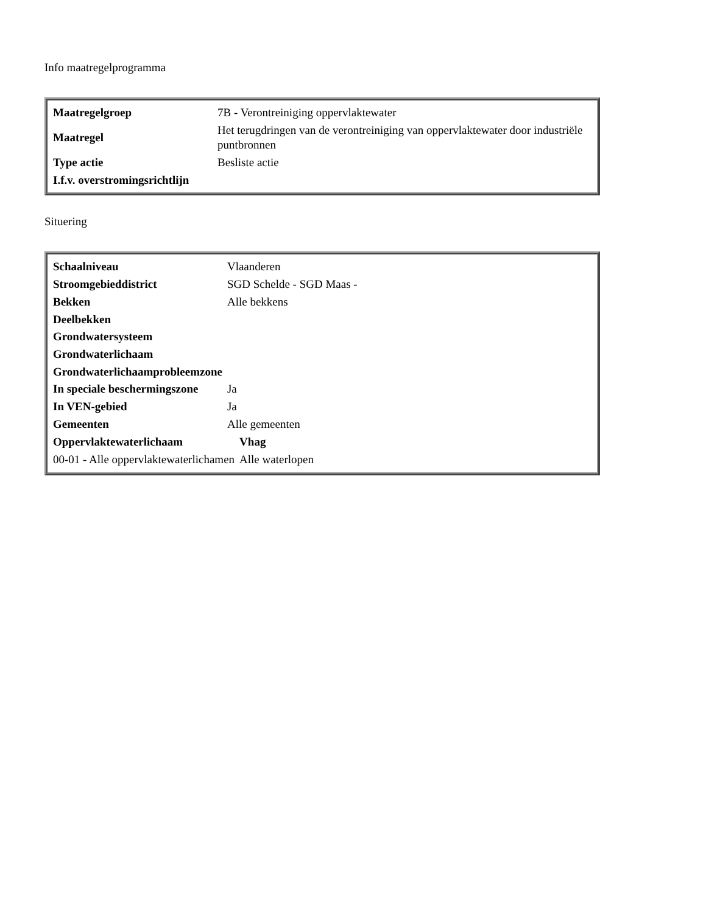Info maatregelprogramma
| / Maatregelgroep / 7B - Verontreiniging oppervlaktewater / / Maatregel / Het terugdringen van de verontreiniging van oppervlaktewater door industriële puntbronnen / / Type actie / Besliste actie / / I.f.v. overstromingsrichtlijn / / |
Situering
| / Schaalniveau / Vlaanderen / / Stroomgebieddistrict / SGD Schelde - SGD Maas - / / Bekken / Alle bekkens / / Deelbekken / / / Grondwatersysteem / / / Grondwaterlichaam / / / Grondwaterlichaamprobleemzone / / / In speciale beschermingszone / Ja / / In VEN-gebied / Ja / / Gemeenten / Alle gemeenten / / Oppervlaktewaterlichaam / Vhag / / --- / --- / / 00-01 - Alle oppervlaktewaterlichamen / Alle waterlopen / |